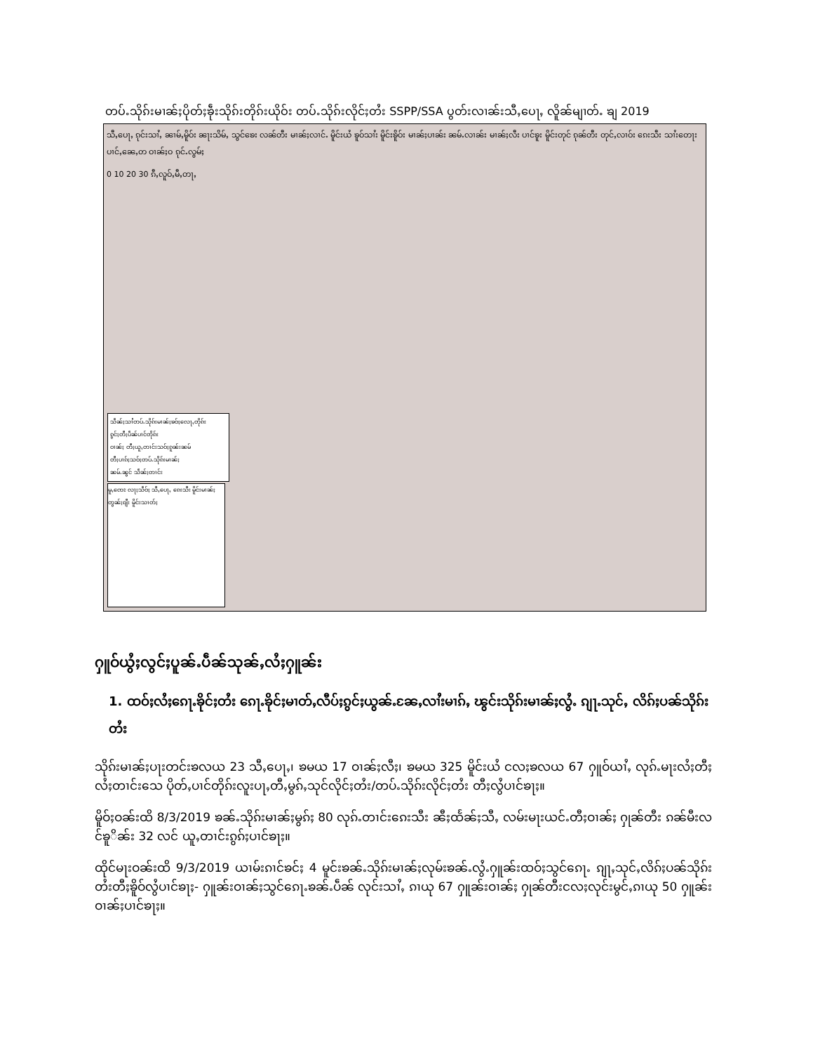တပ်ႉသိုၵ်းမၢၼ်ႈပိုတ်ႈၶဵုးသိုၵ်းတိုၵ်းယိုဝ်း တပ်ႉသိုၵ်းလိုင်ႈတႆး SSPP/SSA ပွတ်းလၢၼ်းသီႇပေႃႇ လိူၼ်မျၢတ်ႉ ၶျ 2019
သီႇပေႃႇ ၵုင်းသၢႆႇ ၼၢမ်ႇမိူဝ်း ၼႃးသိမ်ႇ သွင်ၶေး လၼ်တီး မၢၼ်ႈလၢင်ႉ မိူင်းယႆ ၶူဝ်သၢႆး မိူင်းၶိူဝ်း မၢၼ်ႈပၢၼ်း ၼမ်ႉလၢၼ်း မၢၼ်ႈလီး ပၢင်ၶူး မိူင်းတုင် ၵုၼ်တီး တုင်ႇလၢဝ်း ၵေးသီး သၢႆးတေႃး ပၢင်ႇၼေႇတ ဝၢၼ်ႈဝ ၵုင်ႉလွမ်ႈ 0 10 20 30 ၵီႇလူဝ်ႇမီႇတႃႇ
သဵၼ်ႈသၢႆတပ်ႉသိုၵ်းမၢၼ်ႈၶဝ်ႈလေႃႇတိုၵ်း
ၵွင်ႈတီႈပဵၼ်ပၢင်တိုၵ်း
ဝၢၼ်ႈ တီႈယူႇတၢင်းသဝ်ႈၵူၼ်းၼမ်
တီႈပၢၵ်ႈသဝ်ႈတပ်ႉသိုၵ်းမၢၼ်ႈ
ၼမ်ႉၼွင် သဵၼ်ႈတၢင်း
မူႇၸေႊ လႃႈသဵဝ်ႈ သီႇပေႃႇ ၵေးသီး မိူင်းမၢၼ်ႈ တွၼ်ႈၵျီး မိူင်းသၢတ်ႈ
ႁူဝ်ယွႆႈလွင်ႈပူၼ်ႉပဵၼ်သုၼ်ႇလႆႈႁူၼ်း
1. ထဝ်ႈလႆႈၵေႃႉၶိုင်ႈတႆး ၵေႃႉၶိုင်ႈမၢတ်ႇလီပ်ႈၵွင်ႈယွၼ်ႉၼႄႇလၢႆးမၢၵ်ႇ ၽွင်းသိုၵ်းမၢၼ်ႈလွႆႉ ၵျႃႉသုင်ႇ လိၵ်ႈပၼ်သိုၵ်းတႆး
သိုၵ်းမၢၼ်ႈပႃးတင်းၶလယ 23 သီႇပေႃႇ၊ ၶမယ 17 ဝၢၼ်ႈလီႈ၊ ၶမယ 325 မိူင်းယႆ ငလႈၶလယ 67 ႁူဝ်ယၢႆႇ လုၵ်ႉမႃးလႆႈတီႈလႆႈတၢင်းသေ ပိုတ်ႇပၢင်တိုၵ်းလူးပႃႇတီႇမွၵ်ႇသုင်လိုင်ႈတႆး/တပ်ႉသိုၵ်းလိုင်ႈတႆး တီႈလွႆပၢင်ၶႃႈ။
မိူဝ်ႈဝၼ်းထိ 8/3/2019 ၶၼ်ႉသိုၵ်းမၢၼ်ႈမွၵ်ႈ 80 လုၵ်ႉတၢင်းၵေးသီး ၼီႈထႅၼ်ႈသီႇ လမ်းမႃးယင်ႉတီႈဝၢၼ်ႈ ႁုၼ်တီး ၵၼ်မီးလင်ၶူိၼ်း 32 လင် ယူႇတၢင်းၵွၵ်ႈပၢင်ၶႃႈ။
ထိုင်မႃးဝၼ်းထိ 9/3/2019 ယၢမ်းၵၢင်ၶင်ႈ 4 မူင်းၶၼ်ႉသိုၵ်းမၢၼ်ႈလုမ်းၶၼ်ႉလွႆႉႁူၼ်းထဝ်ႈသွင်ၵေႃႉ ၵျႃႇသုင်ႇလိၵ်ႈပၼ်သိုၵ်းတႆးတီႈၶိူဝ်လွႆပၢင်ၶႃႈ- ႁူၼ်းဝၢၼ်ႈသွင်ၵေႃႉၶၼ်ႉပဵၼ် လုင်းသၢႆႇ ၵၢယု 67 ႁူၼ်းဝၢၼ်ႈ ႁုၼ်တီးငလႈလုင်းမွင်ႇၵၢယု 50 ႁူၼ်းဝၢၼ်ႈပၢင်ၶႃႈ။